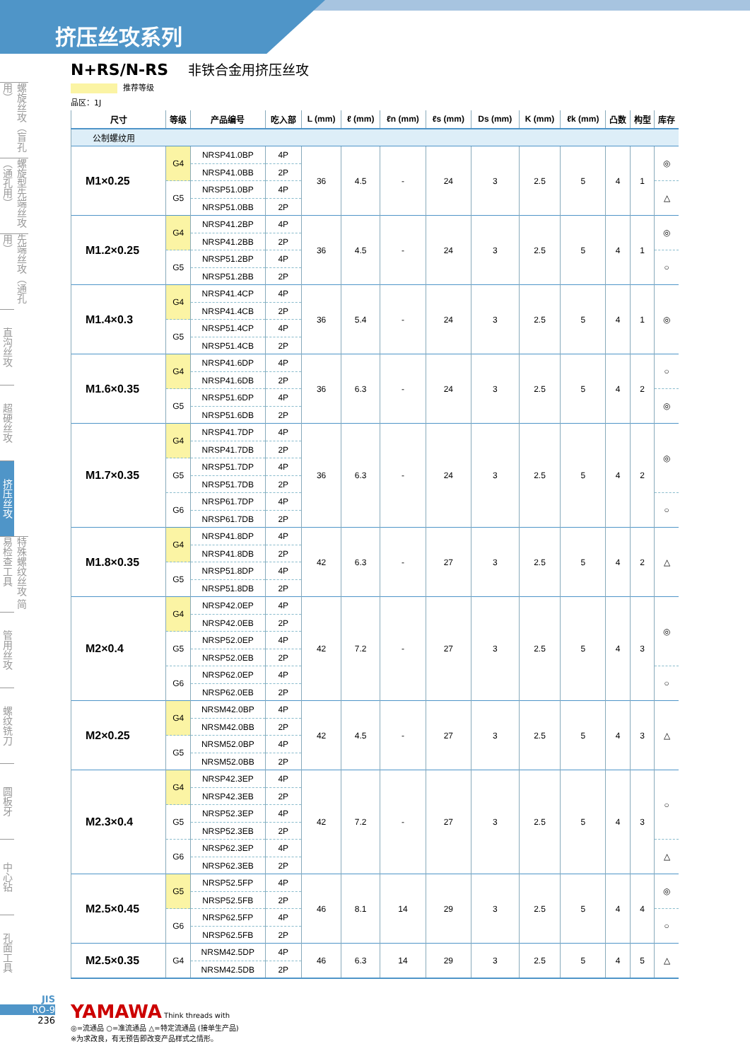挤压丝攻系列
螺旋丝攻（盲孔用）
螺旋型先端丝攻（通孔用）
先端丝攻（通孔用）
直沟丝攻
超硬丝攻
挤压丝攻
特殊螺纹丝攻 简易检查工具
管用丝攻
螺纹铣刀
圆板牙
中心钻
孔面工具
N+RS/N-RS 非铁合金用挤压丝攻
推荐等级
品区：1J
| 尺寸 | 等级 | 产品编号 | 吃入部 | L (mm) | ℓ (mm) | ℓn (mm) | ℓs (mm) | Ds (mm) | K (mm) | ℓk (mm) | 凸数 | 构型 | 库存 |
| --- | --- | --- | --- | --- | --- | --- | --- | --- | --- | --- | --- | --- | --- |
| 公制螺纹用 | | | | | | | | | | | | | |
| M1×0.25 | G4 | NRSP41.0BP | 4P | 36 | 4.5 | - | 24 | 3 | 2.5 | 5 | 4 | 1 | ◎ |
| | | NRSP41.0BB | 2P | | | | | | | | | | |
| | G5 | NRSP51.0BP | 4P | | | | | | | | | | △ |
| | | NRSP51.0BB | 2P | | | | | | | | | | |
| M1.2×0.25 | G4 | NRSP41.2BP | 4P | 36 | 4.5 | - | 24 | 3 | 2.5 | 5 | 4 | 1 | ◎ |
| | | NRSP41.2BB | 2P | | | | | | | | | | |
| | G5 | NRSP51.2BP | 4P | | | | | | | | | | ○ |
| | | NRSP51.2BB | 2P | | | | | | | | | | |
| M1.4×0.3 | G4 | NRSP41.4CP | 4P | 36 | 5.4 | - | 24 | 3 | 2.5 | 5 | 4 | 1 | ◎ |
| | | NRSP41.4CB | 2P | | | | | | | | | | |
| | G5 | NRSP51.4CP | 4P | | | | | | | | | | |
| | | NRSP51.4CB | 2P | | | | | | | | | | |
| M1.6×0.35 | G4 | NRSP41.6DP | 4P | 36 | 6.3 | - | 24 | 3 | 2.5 | 5 | 4 | 2 | ○ |
| | | NRSP41.6DB | 2P | | | | | | | | | | |
| | G5 | NRSP51.6DP | 4P | | | | | | | | | | ◎ |
| | | NRSP51.6DB | 2P | | | | | | | | | | |
| M1.7×0.35 | G4 | NRSP41.7DP | 4P | 36 | 6.3 | - | 24 | 3 | 2.5 | 5 | 4 | 2 | ◎ |
| | | NRSP41.7DB | 2P | | | | | | | | | | |
| | G5 | NRSP51.7DP | 4P | | | | | | | | | | |
| | | NRSP51.7DB | 2P | | | | | | | | | | |
| | G6 | NRSP61.7DP | 4P | | | | | | | | | | ○ |
| | | NRSP61.7DB | 2P | | | | | | | | | | |
| M1.8×0.35 | G4 | NRSP41.8DP | 4P | 42 | 6.3 | - | 27 | 3 | 2.5 | 5 | 4 | 2 | △ |
| | | NRSP41.8DB | 2P | | | | | | | | | | |
| | G5 | NRSP51.8DP | 4P | | | | | | | | | | |
| | | NRSP51.8DB | 2P | | | | | | | | | | |
| M2×0.4 | G4 | NRSP42.0EP | 4P | 42 | 7.2 | - | 27 | 3 | 2.5 | 5 | 4 | 3 | ◎ |
| | | NRSP42.0EB | 2P | | | | | | | | | | |
| | G5 | NRSP52.0EP | 4P | | | | | | | | | | |
| | | NRSP52.0EB | 2P | | | | | | | | | | |
| | G6 | NRSP62.0EP | 4P | | | | | | | | | | ○ |
| | | NRSP62.0EB | 2P | | | | | | | | | | |
| M2×0.25 | G4 | NRSM42.0BP | 4P | 42 | 4.5 | - | 27 | 3 | 2.5 | 5 | 4 | 3 | △ |
| | | NRSM42.0BB | 2P | | | | | | | | | | |
| | G5 | NRSM52.0BP | 4P | | | | | | | | | | |
| | | NRSM52.0BB | 2P | | | | | | | | | | |
| M2.3×0.4 | G4 | NRSP42.3EP | 4P | 42 | 7.2 | - | 27 | 3 | 2.5 | 5 | 4 | 3 | ○ |
| | | NRSP42.3EB | 2P | | | | | | | | | | |
| | G5 | NRSP52.3EP | 4P | | | | | | | | | | |
| | | NRSP52.3EB | 2P | | | | | | | | | | |
| | G6 | NRSP62.3EP | 4P | | | | | | | | | | △ |
| | | NRSP62.3EB | 2P | | | | | | | | | | |
| M2.5×0.45 | G5 | NRSP52.5FP | 4P | 46 | 8.1 | 14 | 29 | 3 | 2.5 | 5 | 4 | 4 | ◎ |
| | | NRSP52.5FB | 2P | | | | | | | | | | |
| | G6 | NRSP62.5FP | 4P | | | | | | | | | | ○ |
| | | NRSP62.5FB | 2P | | | | | | | | | | |
| M2.5×0.35 | G4 | NRSM42.5DP | 4P | 46 | 6.3 | 14 | 29 | 3 | 2.5 | 5 | 4 | 5 | △ |
| | | NRSM42.5DB | 2P | | | | | | | | | | |
JIS
RO-9
236
YAMAWA Think threads with
◎=流通品 ○=准流通品 △=特定流通品 (接单生产品)
※为求改良，有无预告即改变产品样式之情形。